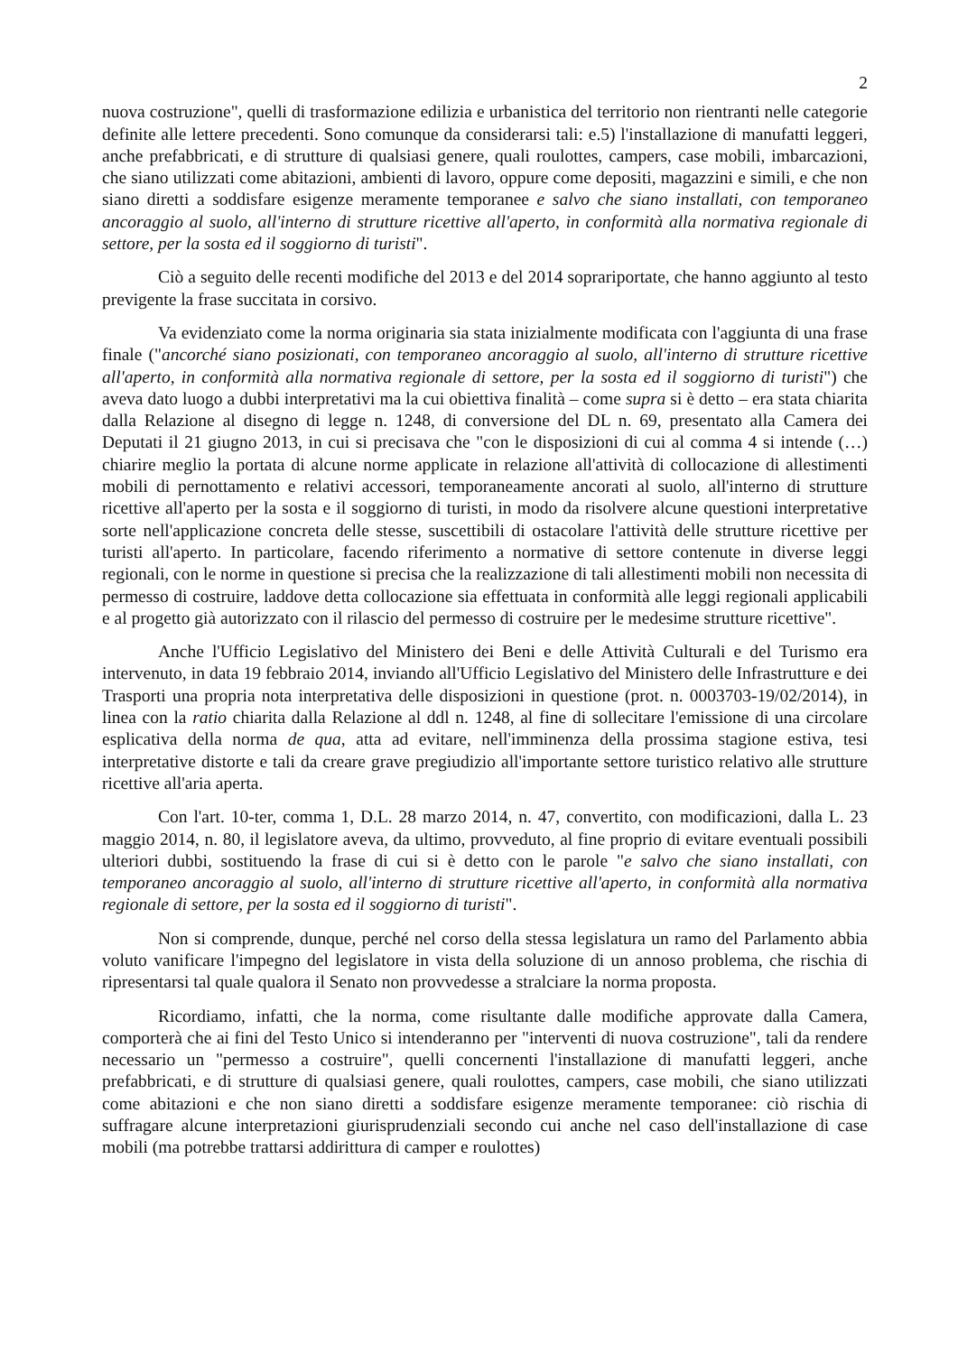2
nuova costruzione", quelli di trasformazione edilizia e urbanistica del territorio non rientranti nelle categorie definite alle lettere precedenti. Sono comunque da considerarsi tali: e.5) l'installazione di manufatti leggeri, anche prefabbricati, e di strutture di qualsiasi genere, quali roulottes, campers, case mobili, imbarcazioni, che siano utilizzati come abitazioni, ambienti di lavoro, oppure come depositi, magazzini e simili, e che non siano diretti a soddisfare esigenze meramente temporanee e salvo che siano installati, con temporaneo ancoraggio al suolo, all'interno di strutture ricettive all'aperto, in conformità alla normativa regionale di settore, per la sosta ed il soggiorno di turisti".
Ciò a seguito delle recenti modifiche del 2013 e del 2014 soprariportate, che hanno aggiunto al testo previgente la frase succitata in corsivo.
Va evidenziato come la norma originaria sia stata inizialmente modificata con l'aggiunta di una frase finale ("ancorché siano posizionati, con temporaneo ancoraggio al suolo, all'interno di strutture ricettive all'aperto, in conformità alla normativa regionale di settore, per la sosta ed il soggiorno di turisti") che aveva dato luogo a dubbi interpretativi ma la cui obiettiva finalità – come supra si è detto – era stata chiarita dalla Relazione al disegno di legge n. 1248, di conversione del DL n. 69, presentato alla Camera dei Deputati il 21 giugno 2013, in cui si precisava che "con le disposizioni di cui al comma 4 si intende (…) chiarire meglio la portata di alcune norme applicate in relazione all'attività di collocazione di allestimenti mobili di pernottamento e relativi accessori, temporaneamente ancorati al suolo, all'interno di strutture ricettive all'aperto per la sosta e il soggiorno di turisti, in modo da risolvere alcune questioni interpretative sorte nell'applicazione concreta delle stesse, suscettibili di ostacolare l'attività delle strutture ricettive per turisti all'aperto. In particolare, facendo riferimento a normative di settore contenute in diverse leggi regionali, con le norme in questione si precisa che la realizzazione di tali allestimenti mobili non necessita di permesso di costruire, laddove detta collocazione sia effettuata in conformità alle leggi regionali applicabili e al progetto già autorizzato con il rilascio del permesso di costruire per le medesime strutture ricettive".
Anche l'Ufficio Legislativo del Ministero dei Beni e delle Attività Culturali e del Turismo era intervenuto, in data 19 febbraio 2014, inviando all'Ufficio Legislativo del Ministero delle Infrastrutture e dei Trasporti una propria nota interpretativa delle disposizioni in questione (prot. n. 0003703-19/02/2014), in linea con la ratio chiarita dalla Relazione al ddl n. 1248, al fine di sollecitare l'emissione di una circolare esplicativa della norma de qua, atta ad evitare, nell'imminenza della prossima stagione estiva, tesi interpretative distorte e tali da creare grave pregiudizio all'importante settore turistico relativo alle strutture ricettive all'aria aperta.
Con l'art. 10-ter, comma 1, D.L. 28 marzo 2014, n. 47, convertito, con modificazioni, dalla L. 23 maggio 2014, n. 80, il legislatore aveva, da ultimo, provveduto, al fine proprio di evitare eventuali possibili ulteriori dubbi, sostituendo la frase di cui si è detto con le parole "e salvo che siano installati, con temporaneo ancoraggio al suolo, all'interno di strutture ricettive all'aperto, in conformità alla normativa regionale di settore, per la sosta ed il soggiorno di turisti".
Non si comprende, dunque, perché nel corso della stessa legislatura un ramo del Parlamento abbia voluto vanificare l'impegno del legislatore in vista della soluzione di un annoso problema, che rischia di ripresentarsi tal quale qualora il Senato non provvedesse a stralciare la norma proposta.
Ricordiamo, infatti, che la norma, come risultante dalle modifiche approvate dalla Camera, comporterà che ai fini del Testo Unico si intenderanno per "interventi di nuova costruzione", tali da rendere necessario un "permesso a costruire", quelli concernenti l'installazione di manufatti leggeri, anche prefabbricati, e di strutture di qualsiasi genere, quali roulottes, campers, case mobili, che siano utilizzati come abitazioni e che non siano diretti a soddisfare esigenze meramente temporanee: ciò rischia di suffragare alcune interpretazioni giurisprudenziali secondo cui anche nel caso dell'installazione di case mobili (ma potrebbe trattarsi addirittura di camper e roulottes)